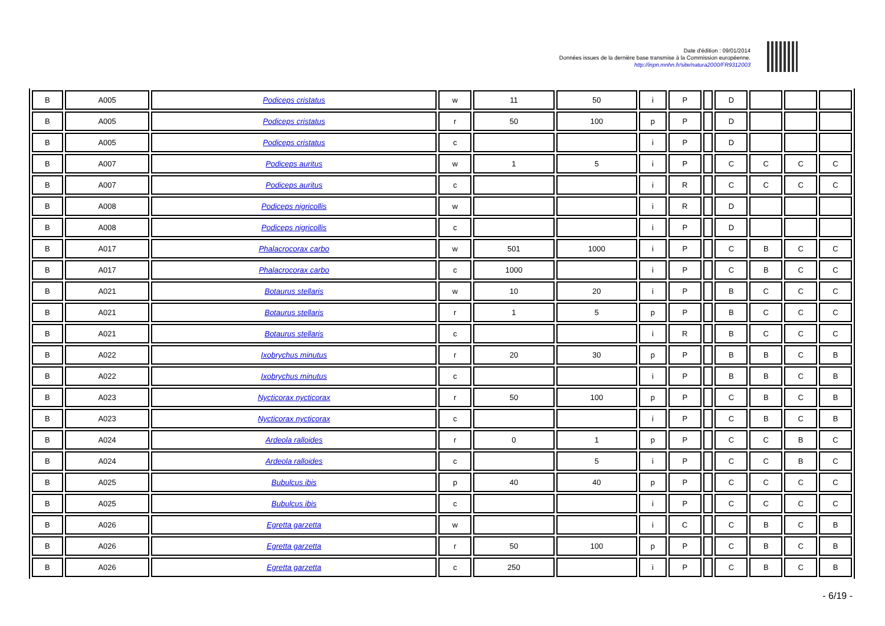Date d'édition : 09/01/2014
Données issues de la dernière base transmise à la Commission européenne.
http://inpn.mnhn.fr/site/natura2000/FR9312003
| B | A005 | Podiceps cristatus | w | 11 | 50 | i | P | | D | | | |
| B | A005 | Podiceps cristatus | r | 50 | 100 | p | P | | D | | | |
| B | A005 | Podiceps cristatus | c | | | i | P | | D | | | |
| B | A007 | Podiceps auritus | w | 1 | 5 | i | P | | C | C | C | C |
| B | A007 | Podiceps auritus | c | | | i | R | | C | C | C | C |
| B | A008 | Podiceps nigricollis | w | | | i | R | | D | | | |
| B | A008 | Podiceps nigricollis | c | | | i | P | | D | | | |
| B | A017 | Phalacrocorax carbo | w | 501 | 1000 | i | P | | C | B | C | C |
| B | A017 | Phalacrocorax carbo | c | 1000 | | i | P | | C | B | C | C |
| B | A021 | Botaurus stellaris | w | 10 | 20 | i | P | | B | C | C | C |
| B | A021 | Botaurus stellaris | r | 1 | 5 | p | P | | B | C | C | C |
| B | A021 | Botaurus stellaris | c | | | i | R | | B | C | C | C |
| B | A022 | Ixobrychus minutus | r | 20 | 30 | p | P | | B | B | C | B |
| B | A022 | Ixobrychus minutus | c | | | i | P | | B | B | C | B |
| B | A023 | Nycticorax nycticorax | r | 50 | 100 | p | P | | C | B | C | B |
| B | A023 | Nycticorax nycticorax | c | | | i | P | | C | B | C | B |
| B | A024 | Ardeola ralloides | r | 0 | 1 | p | P | | C | C | B | C |
| B | A024 | Ardeola ralloides | c | | 5 | i | P | | C | C | B | C |
| B | A025 | Bubulcus ibis | p | 40 | 40 | p | P | | C | C | C | C |
| B | A025 | Bubulcus ibis | c | | | i | P | | C | C | C | C |
| B | A026 | Egretta garzetta | w | | | i | C | | C | B | C | B |
| B | A026 | Egretta garzetta | r | 50 | 100 | p | P | | C | B | C | B |
| B | A026 | Egretta garzetta | c | 250 | | i | P | | C | B | C | B |
- 6/19 -